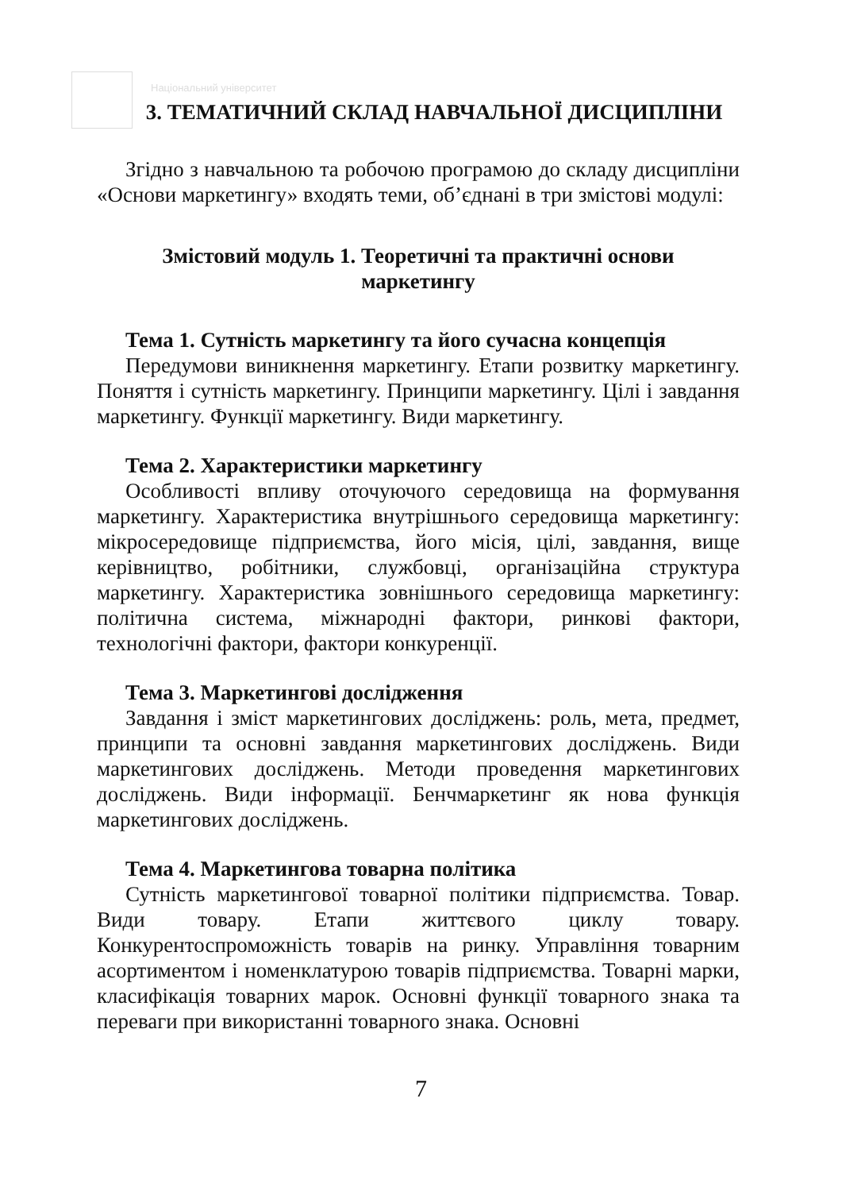Національний університет
3. ТЕМАТИЧНИЙ СКЛАД НАВЧАЛЬНОЇ ДИСЦИПЛІНИ
Згідно з навчальною та робочою програмою до складу дисципліни «Основи маркетингу» входять теми, об’єднані в три змістові модулі:
Змістовий модуль 1. Теоретичні та практичні основи
маркетингу
Тема 1. Сутність маркетингу та його сучасна концепція
Передумови виникнення маркетингу. Етапи розвитку маркетингу. Поняття і сутність маркетингу. Принципи маркетингу. Цілі і завдання маркетингу. Функції маркетингу. Види маркетингу.
Тема 2. Характеристики маркетингу
Особливості впливу оточуючого середовища на формування маркетингу. Характеристика внутрішнього середовища маркетингу: мікросередовище підприємства, його місія, цілі, завдання, вище керівництво, робітники, службовці, організаційна структура маркетингу. Характеристика зовнішнього середовища маркетингу: політична система, міжнародні фактори, ринкові фактори, технологічні фактори, фактори конкуренції.
Тема 3. Маркетингові дослідження
Завдання і зміст маркетингових досліджень: роль, мета, предмет, принципи та основні завдання маркетингових досліджень. Види маркетингових досліджень. Методи проведення маркетингових досліджень. Види інформації. Бенчмаркетинг як нова функція маркетингових досліджень.
Тема 4. Маркетингова товарна політика
Сутність маркетингової товарної політики підприємства. Товар. Види товару. Етапи життєвого циклу товару. Конкурентоспроможність товарів на ринку. Управління товарним асортиментом і номенклатурою товарів підприємства. Товарні марки, класифікація товарних марок. Основні функції товарного знака та переваги при використанні товарного знака. Основні
7